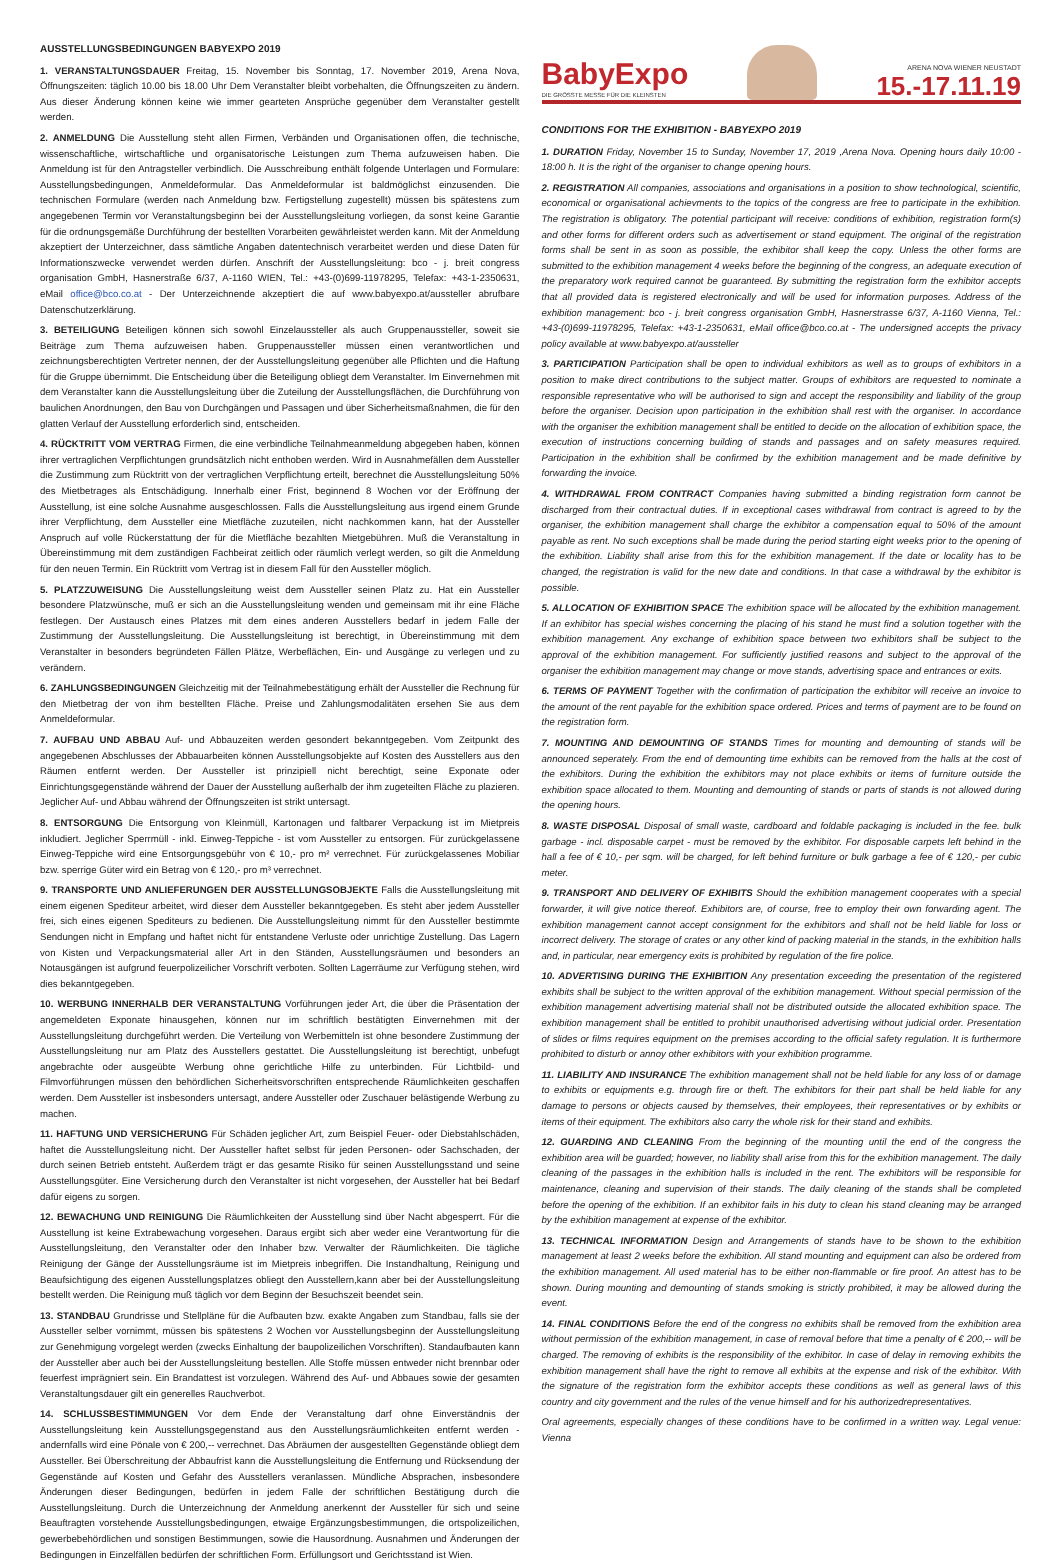AUSSTELLUNGSBEDINGUNGEN BABYEXPO 2019
1. VERANSTALTUNGSDAUER Freitag, 15. November bis Sonntag, 17. November 2019, Arena Nova, Öffnungszeiten: täglich 10.00 bis 18.00 Uhr Dem Veranstalter bleibt vorbehalten, die Öffnungszeiten zu ändern. Aus dieser Änderung können keine wie immer gearteten Ansprüche gegenüber dem Veranstalter gestellt werden.
2. ANMELDUNG Die Ausstellung steht allen Firmen, Verbänden und Organisationen offen, die technische, wissenschaftliche, wirtschaftliche und organisatorische Leistungen zum Thema aufzuweisen haben. Die Anmeldung ist für den Antragsteller verbindlich. Die Ausschreibung enthält folgende Unterlagen und Formulare: Ausstellungsbedingungen, Anmeldeformular. Das Anmeldeformular ist baldmöglichst einzusenden. Die technischen Formulare (werden nach Anmeldung bzw. Fertigstellung zugestellt) müssen bis spätestens zum angegebenen Termin vor Veranstaltungsbeginn bei der Ausstellungsleitung vorliegen, da sonst keine Garantie für die ordnungsgemäße Durchführung der bestellten Vorarbeiten gewährleistet werden kann. Mit der Anmeldung akzeptiert der Unterzeichner, dass sämtliche Angaben datentechnisch verarbeitet werden und diese Daten für Informationszwecke verwendet werden dürfen. Anschrift der Ausstellungsleitung: bco - j. breit congress organisation GmbH, Hasnerstraße 6/37, A-1160 WIEN, Tel.: +43-(0)699-11978295, Telefax: +43-1-2350631, eMail office@bco.co.at - Der Unterzeichnende akzeptiert die auf www.babyexpo.at/aussteller abrufbare Datenschutzerklärung.
3. BETEILIGUNG Beteiligen können sich sowohl Einzelaussteller als auch Gruppenaussteller, soweit sie Beiträge zum Thema aufzuweisen haben. Gruppenaussteller müssen einen verantwortlichen und zeichnungsberechtigten Vertreter nennen, der der Ausstellungsleitung gegenüber alle Pflichten und die Haftung für die Gruppe übernimmt. Die Entscheidung über die Beteiligung obliegt dem Veranstalter. Im Einvernehmen mit dem Veranstalter kann die Ausstellungsleitung über die Zuteilung der Ausstellungsflächen, die Durchführung von baulichen Anordnungen, den Bau von Durchgängen und Passagen und über Sicherheitsmaßnahmen, die für den glatten Verlauf der Ausstellung erforderlich sind, entscheiden.
4. RÜCKTRITT VOM VERTRAG Firmen, die eine verbindliche Teilnahmeanmeldung abgegeben haben, können ihrer vertraglichen Verpflichtungen grundsätzlich nicht enthoben werden. Wird in Ausnahmefällen dem Aussteller die Zustimmung zum Rücktritt von der vertraglichen Verpflichtung erteilt, berechnet die Ausstellungsleitung 50% des Mietbetrages als Entschädigung. Innerhalb einer Frist, beginnend 8 Wochen vor der Eröffnung der Ausstellung, ist eine solche Ausnahme ausgeschlossen. Falls die Ausstellungsleitung aus irgend einem Grunde ihrer Verpflichtung, dem Aussteller eine Mietfläche zuzuteilen, nicht nachkommen kann, hat der Aussteller Anspruch auf volle Rückerstattung der für die Mietfläche bezahlten Mietgebühren. Muß die Veranstaltung in Übereinstimmung mit dem zuständigen Fachbeirat zeitlich oder räumlich verlegt werden, so gilt die Anmeldung für den neuen Termin. Ein Rücktritt vom Vertrag ist in diesem Fall für den Aussteller möglich.
5. PLATZZUWEISUNG Die Ausstellungsleitung weist dem Aussteller seinen Platz zu. Hat ein Aussteller besondere Platzwünsche, muß er sich an die Ausstellungsleitung wenden und gemeinsam mit ihr eine Fläche festlegen. Der Austausch eines Platzes mit dem eines anderen Ausstellers bedarf in jedem Falle der Zustimmung der Ausstellungsleitung. Die Ausstellungsleitung ist berechtigt, in Übereinstimmung mit dem Veranstalter in besonders begründeten Fällen Plätze, Werbeflächen, Ein- und Ausgänge zu verlegen und zu verändern.
6. ZAHLUNGSBEDINGUNGEN Gleichzeitig mit der Teilnahmebestätigung erhält der Aussteller die Rechnung für den Mietbetrag der von ihm bestellten Fläche. Preise und Zahlungsmodalitäten ersehen Sie aus dem Anmeldeformular.
7. AUFBAU UND ABBAU Auf- und Abbauzeiten werden gesondert bekanntgegeben. Vom Zeitpunkt des angegebenen Abschlusses der Abbauarbeiten können Ausstellungsobjekte auf Kosten des Ausstellers aus den Räumen entfernt werden. Der Aussteller ist prinzipiell nicht berechtigt, seine Exponate oder Einrichtungsgegenstände während der Dauer der Ausstellung außerhalb der ihm zugeteilten Fläche zu plazieren. Jeglicher Auf- und Abbau während der Öffnungszeiten ist strikt untersagt.
8. ENTSORGUNG Die Entsorgung von Kleinmüll, Kartonagen und faltbarer Verpackung ist im Mietpreis inkludiert. Jeglicher Sperrmüll - inkl. Einweg-Teppiche - ist vom Aussteller zu entsorgen. Für zurückgelassene Einweg-Teppiche wird eine Entsorgungsgebühr von € 10,- pro m² verrechnet. Für zurückgelassenes Mobiliar bzw. sperrige Güter wird ein Betrag von € 120,- pro m³ verrechnet.
9. TRANSPORTE UND ANLIEFERUNGEN DER AUSSTELLUNGSOBJEKTE Falls die Ausstellungsleitung mit einem eigenen Spediteur arbeitet, wird dieser dem Aussteller bekanntgegeben. Es steht aber jedem Aussteller frei, sich eines eigenen Spediteurs zu bedienen. Die Ausstellungsleitung nimmt für den Aussteller bestimmte Sendungen nicht in Empfang und haftet nicht für entstandene Verluste oder unrichtige Zustellung. Das Lagern von Kisten und Verpackungsmaterial aller Art in den Ständen, Ausstellungsräumen und besonders an Notausgängen ist aufgrund feuerpolizeilicher Vorschrift verboten. Sollten Lagerräume zur Verfügung stehen, wird dies bekanntgegeben.
10. WERBUNG INNERHALB DER VERANSTALTUNG Vorführungen jeder Art, die über die Präsentation der angemeldeten Exponate hinausgehen, können nur im schriftlich bestätigten Einvernehmen mit der Ausstellungsleitung durchgeführt werden. Die Verteilung von Werbemitteln ist ohne besondere Zustimmung der Ausstellungsleitung nur am Platz des Ausstellers gestattet. Die Ausstellungsleitung ist berechtigt, unbefugt angebrachte oder ausgeübte Werbung ohne gerichtliche Hilfe zu unterbinden. Für Lichtbild- und Filmvorführungen müssen den behördlichen Sicherheitsvorschriften entsprechende Räumlichkeiten geschaffen werden. Dem Aussteller ist insbesonders untersagt, andere Aussteller oder Zuschauer belästigende Werbung zu machen.
11. HAFTUNG UND VERSICHERUNG Für Schäden jeglicher Art, zum Beispiel Feuer- oder Diebstahlschäden, haftet die Ausstellungsleitung nicht. Der Aussteller haftet selbst für jeden Personen- oder Sachschaden, der durch seinen Betrieb entsteht. Außerdem trägt er das gesamte Risiko für seinen Ausstellungsstand und seine Ausstellungsgüter. Eine Versicherung durch den Veranstalter ist nicht vorgesehen, der Aussteller hat bei Bedarf dafür eigens zu sorgen.
12. BEWACHUNG UND REINIGUNG Die Räumlichkeiten der Ausstellung sind über Nacht abgesperrt. Für die Ausstellung ist keine Extrabewachung vorgesehen. Daraus ergibt sich aber weder eine Verantwortung für die Ausstellungsleitung, den Veranstalter oder den Inhaber bzw. Verwalter der Räumlichkeiten. Die tägliche Reinigung der Gänge der Ausstellungsräume ist im Mietpreis inbegriffen. Die Instandhaltung, Reinigung und Beaufsichtigung des eigenen Ausstellungsplatzes obliegt den Ausstellern,kann aber bei der Ausstellungsleitung bestellt werden. Die Reinigung muß täglich vor dem Beginn der Besuchszeit beendet sein.
13. STANDBAU Grundrisse und Stellpläne für die Aufbauten bzw. exakte Angaben zum Standbau, falls sie der Aussteller selber vornimmt, müssen bis spätestens 2 Wochen vor Ausstellungsbeginn der Ausstellungsleitung zur Genehmigung vorgelegt werden (zwecks Einhaltung der baupolizeilichen Vorschriften). Standaufbauten kann der Aussteller aber auch bei der Ausstellungsleitung bestellen. Alle Stoffe müssen entweder nicht brennbar oder feuerfest imprägniert sein. Ein Brandattest ist vorzulegen. Während des Auf- und Abbaues sowie der gesamten Veranstaltungsdauer gilt ein generelles Rauchverbot.
14. SCHLUSSBESTIMMUNGEN Vor dem Ende der Veranstaltung darf ohne Einverständnis der Ausstellungsleitung kein Ausstellungsgegenstand aus den Ausstellungsräumlichkeiten entfernt werden - andernfalls wird eine Pönale von € 200,-- verrechnet. Das Abräumen der ausgestellten Gegenstände obliegt dem Aussteller. Bei Überschreitung der Abbaufrist kann die Ausstellungsleitung die Entfernung und Rücksendung der Gegenstände auf Kosten und Gefahr des Ausstellers veranlassen. Mündliche Absprachen, insbesondere Änderungen dieser Bedingungen, bedürfen in jedem Falle der schriftlichen Bestätigung durch die Ausstellungsleitung. Durch die Unterzeichnung der Anmeldung anerkennt der Aussteller für sich und seine Beauftragten vorstehende Ausstellungsbedingungen, etwaige Ergänzungsbestimmungen, die ortspolizeilichen, gewerbebehördlichen und sonstigen Bestimmungen, sowie die Hausordnung. Ausnahmen und Änderungen der Bedingungen in Einzelfällen bedürfen der schriftlichen Form. Erfüllungsort und Gerichtsstand ist Wien.
BabyExpo
DIE GRÖSSTE MESSE FÜR DIE KLEINSTEN
ARENA NOVA WIENER NEUSTADT
15.-17.11.19
CONDITIONS FOR THE EXHIBITION - BABYEXPO 2019
1. DURATION Friday, November 15 to Sunday, November 17, 2019 ,Arena Nova. Opening hours daily 10:00 - 18:00 h. It is the right of the organiser to change opening hours.
2. REGISTRATION All companies, associations and organisations in a position to show technological, scientific, economical or organisational achievments to the topics of the congress are free to participate in the exhibition. The registration is obligatory. The potential participant will receive: conditions of exhibition, registration form(s) and other forms for different orders such as advertisement or stand equipment. The original of the registration forms shall be sent in as soon as possible, the exhibitor shall keep the copy. Unless the other forms are submitted to the exhibition management 4 weeks before the beginning of the congress, an adequate execution of the preparatory work required cannot be guaranteed. By submitting the registration form the exhibitor accepts that all provided data is registered electronically and will be used for information purposes. Address of the exhibition management: bco - j. breit congress organisation GmbH, Hasnerstrasse 6/37, A-1160 Vienna, Tel.: +43-(0)699-11978295, Telefax: +43-1-2350631, eMail office@bco.co.at - The undersigned accepts the privacy policy available at www.babyexpo.at/aussteller
3. PARTICIPATION Participation shall be open to individual exhibitors as well as to groups of exhibitors in a position to make direct contributions to the subject matter. Groups of exhibitors are requested to nominate a responsible representative who will be authorised to sign and accept the responsibility and liability of the group before the organiser. Decision upon participation in the exhibition shall rest with the organiser. In accordance with the organiser the exhibition management shall be entitled to decide on the allocation of exhibition space, the execution of instructions concerning building of stands and passages and on safety measures required. Participation in the exhibition shall be confirmed by the exhibition management and be made definitive by forwarding the invoice.
4. WITHDRAWAL FROM CONTRACT Companies having submitted a binding registration form cannot be discharged from their contractual duties. If in exceptional cases withdrawal from contract is agreed to by the organiser, the exhibition management shall charge the exhibitor a compensation equal to 50% of the amount payable as rent. No such exceptions shall be made during the period starting eight weeks prior to the opening of the exhibition. Liability shall arise from this for the exhibition management. If the date or locality has to be changed, the registration is valid for the new date and conditions. In that case a withdrawal by the exhibitor is possible.
5. ALLOCATION OF EXHIBITION SPACE The exhibition space will be allocated by the exhibition management. If an exhibitor has special wishes concerning the placing of his stand he must find a solution together with the exhibition management. Any exchange of exhibition space between two exhibitors shall be subject to the approval of the exhibition management. For sufficiently justified reasons and subject to the approval of the organiser the exhibition management may change or move stands, advertising space and entrances or exits.
6. TERMS OF PAYMENT Together with the confirmation of participation the exhibitor will receive an invoice to the amount of the rent payable for the exhibition space ordered. Prices and terms of payment are to be found on the registration form.
7. MOUNTING AND DEMOUNTING OF STANDS Times for mounting and demounting of stands will be announced seperately. From the end of demounting time exhibits can be removed from the halls at the cost of the exhibitors. During the exhibition the exhibitors may not place exhibits or items of furniture outside the exhibition space allocated to them. Mounting and demounting of stands or parts of stands is not allowed during the opening hours.
8. WASTE DISPOSAL Disposal of small waste, cardboard and foldable packaging is included in the fee. bulk garbage - incl. disposable carpet - must be removed by the exhibitor. For disposable carpets left behind in the hall a fee of € 10,- per sqm. will be charged, for left behind furniture or bulk garbage a fee of € 120,- per cubic meter.
9. TRANSPORT AND DELIVERY OF EXHIBITS Should the exhibition management cooperates with a special forwarder, it will give notice thereof. Exhibitors are, of course, free to employ their own forwarding agent. The exhibition management cannot accept consignment for the exhibitors and shall not be held liable for loss or incorrect delivery. The storage of crates or any other kind of packing material in the stands, in the exhibition halls and, in particular, near emergency exits is prohibited by regulation of the fire police.
10. ADVERTISING DURING THE EXHIBITION Any presentation exceeding the presentation of the registered exhibits shall be subject to the written approval of the exhibition management. Without special permission of the exhibition management advertising material shall not be distributed outside the allocated exhibition space. The exhibition management shall be entitled to prohibit unauthorised advertising without judicial order. Presentation of slides or films requires equipment on the premises according to the official safety regulation. It is furthermore prohibited to disturb or annoy other exhibitors with your exhibition programme.
11. LIABILITY AND INSURANCE The exhibition management shall not be held liable for any loss of or damage to exhibits or equipments e.g. through fire or theft. The exhibitors for their part shall be held liable for any damage to persons or objects caused by themselves, their employees, their representatives or by exhibits or items of their equipment. The exhibitors also carry the whole risk for their stand and exhibits.
12. GUARDING AND CLEANING From the beginning of the mounting until the end of the congress the exhibition area will be guarded; however, no liability shall arise from this for the exhibition management. The daily cleaning of the passages in the exhibition halls is included in the rent. The exhibitors will be responsible for maintenance, cleaning and supervision of their stands. The daily cleaning of the stands shall be completed before the opening of the exhibition. If an exhibitor fails in his duty to clean his stand cleaning may be arranged by the exhibition management at expense of the exhibitor.
13. TECHNICAL INFORMATION Design and Arrangements of stands have to be shown to the exhibition management at least 2 weeks before the exhibition. All stand mounting and equipment can also be ordered from the exhibition management. All used material has to be either non-flammable or fire proof. An attest has to be shown. During mounting and demounting of stands smoking is strictly prohibited, it may be allowed during the event.
14. FINAL CONDITIONS Before the end of the congress no exhibits shall be removed from the exhibition area without permission of the exhibition management, in case of removal before that time a penalty of € 200,-- will be charged. The removing of exhibits is the responsibility of the exhibitor. In case of delay in removing exhibits the exhibition management shall have the right to remove all exhibits at the expense and risk of the exhibitor. With the signature of the registration form the exhibitor accepts these conditions as well as general laws of this country and city government and the rules of the venue himself and for his authorizedrepresentatives.
Oral agreements, especially changes of these conditions have to be confirmed in a written way. Legal venue: Vienna